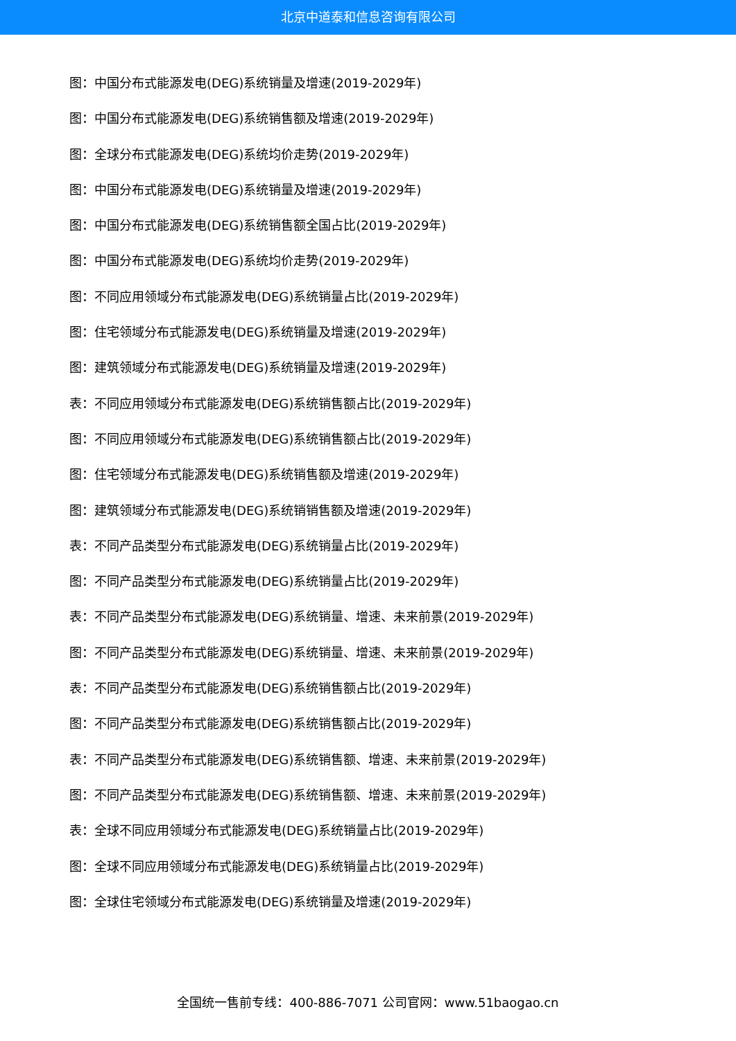北京中道泰和信息咨询有限公司
图：中国分布式能源发电(DEG)系统销量及增速(2019-2029年)
图：中国分布式能源发电(DEG)系统销售额及增速(2019-2029年)
图：全球分布式能源发电(DEG)系统均价走势(2019-2029年)
图：中国分布式能源发电(DEG)系统销量及增速(2019-2029年)
图：中国分布式能源发电(DEG)系统销售额全国占比(2019-2029年)
图：中国分布式能源发电(DEG)系统均价走势(2019-2029年)
图：不同应用领域分布式能源发电(DEG)系统销量占比(2019-2029年)
图：住宅领域分布式能源发电(DEG)系统销量及增速(2019-2029年)
图：建筑领域分布式能源发电(DEG)系统销量及增速(2019-2029年)
表：不同应用领域分布式能源发电(DEG)系统销售额占比(2019-2029年)
图：不同应用领域分布式能源发电(DEG)系统销售额占比(2019-2029年)
图：住宅领域分布式能源发电(DEG)系统销售额及增速(2019-2029年)
图：建筑领域分布式能源发电(DEG)系统销销售额及增速(2019-2029年)
表：不同产品类型分布式能源发电(DEG)系统销量占比(2019-2029年)
图：不同产品类型分布式能源发电(DEG)系统销量占比(2019-2029年)
表：不同产品类型分布式能源发电(DEG)系统销量、增速、未来前景(2019-2029年)
图：不同产品类型分布式能源发电(DEG)系统销量、增速、未来前景(2019-2029年)
表：不同产品类型分布式能源发电(DEG)系统销售额占比(2019-2029年)
图：不同产品类型分布式能源发电(DEG)系统销售额占比(2019-2029年)
表：不同产品类型分布式能源发电(DEG)系统销售额、增速、未来前景(2019-2029年)
图：不同产品类型分布式能源发电(DEG)系统销售额、增速、未来前景(2019-2029年)
表：全球不同应用领域分布式能源发电(DEG)系统销量占比(2019-2029年)
图：全球不同应用领域分布式能源发电(DEG)系统销量占比(2019-2029年)
图：全球住宅领域分布式能源发电(DEG)系统销量及增速(2019-2029年)
全国统一售前专线：400-886-7071 公司官网：www.51baogao.cn